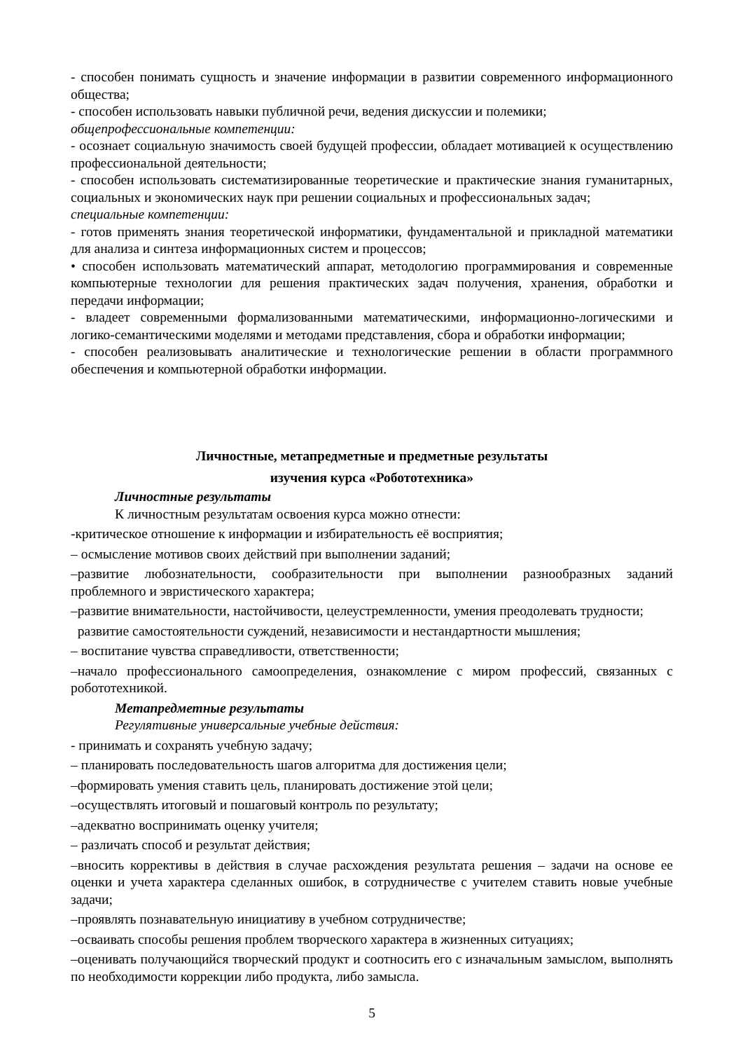- способен понимать сущность и значение информации в развитии современного информационного общества;
- способен использовать навыки публичной речи, ведения дискуссии и полемики;
общепрофессиональные компетенции:
- осознает социальную значимость своей будущей профессии, обладает мотивацией к осуществлению профессиональной деятельности;
- способен использовать систематизированные теоретические и практические знания гуманитарных, социальных и экономических наук при решении социальных и профессиональных задач;
специальные компетенции:
- готов применять знания теоретической информатики, фундаментальной и прикладной математики для анализа и синтеза информационных систем и процессов;
• способен использовать математический аппарат, методологию программирования и современные компьютерные технологии для решения практических задач получения, хранения, обработки и передачи информации;
- владеет современными формализованными математическими, информационно-логическими и логико-семантическими моделями и методами представления, сбора и обработки информации;
- способен реализовывать аналитические и технологические решении в области программного обеспечения и компьютерной обработки информации.
Личностные, метапредметные и предметные результаты
изучения курса «Робототехника»
Личностные результаты
К личностным результатам освоения курса можно отнести:
-критическое отношение к информации и избирательность её восприятия;
– осмысление мотивов своих действий при выполнении заданий;
–развитие любознательности, сообразительности при выполнении разнообразных заданий проблемного и эвристического характера;
–развитие внимательности, настойчивости, целеустремленности, умения преодолевать трудности;
развитие самостоятельности суждений, независимости и нестандартности мышления;
– воспитание чувства справедливости, ответственности;
–начало профессионального самоопределения, ознакомление с миром профессий, связанных с робототехникой.
Метапредметные результаты
Регулятивные универсальные учебные действия:
- принимать и сохранять учебную задачу;
– планировать последовательность шагов алгоритма для достижения цели;
–формировать умения ставить цель, планировать достижение этой цели;
–осуществлять итоговый и пошаговый контроль по результату;
–адекватно воспринимать оценку учителя;
– различать способ и результат действия;
–вносить коррективы в действия в случае расхождения результата решения – задачи на основе ее оценки и учета характера сделанных ошибок, в сотрудничестве с учителем ставить новые учебные задачи;
–проявлять познавательную инициативу в учебном сотрудничестве;
–осваивать способы решения проблем творческого характера в жизненных ситуациях;
–оценивать получающийся творческий продукт и соотносить его с изначальным замыслом, выполнять по необходимости коррекции либо продукта, либо замысла.
5